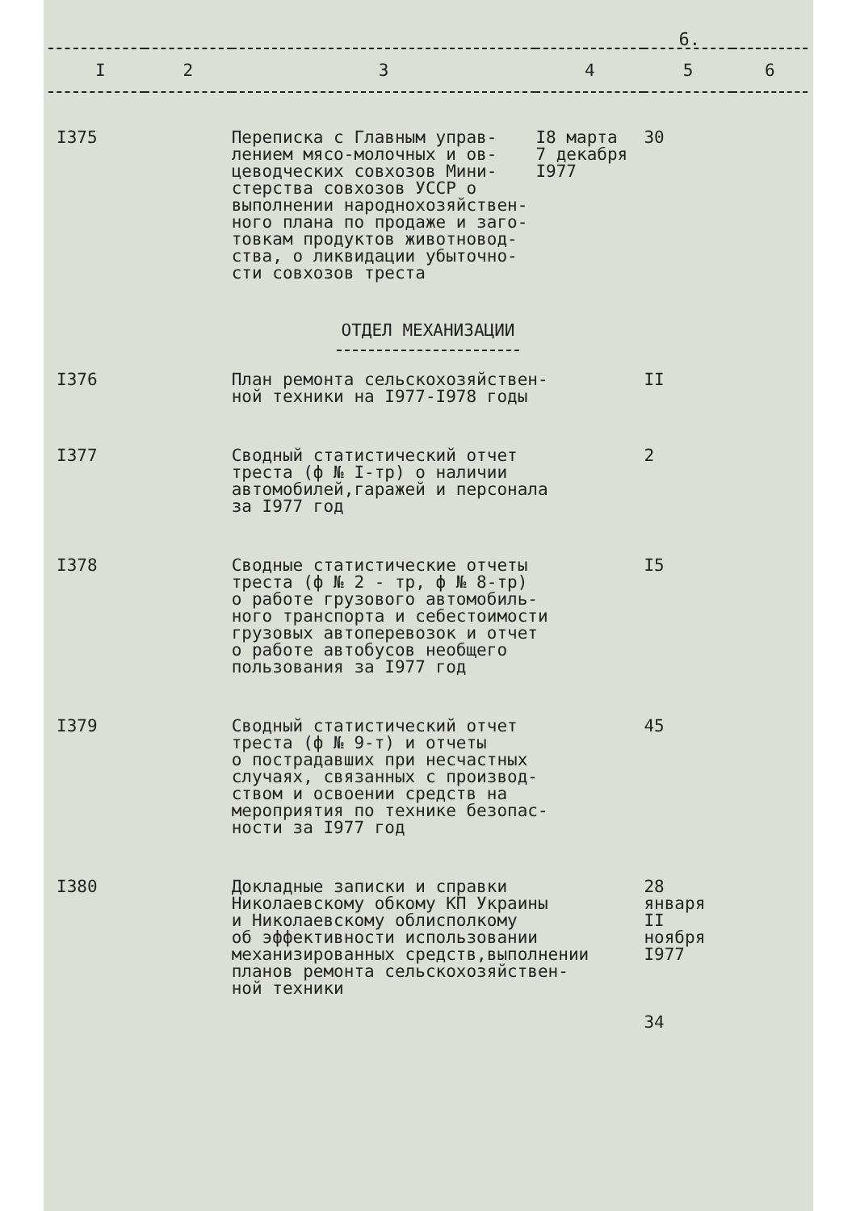6.
| I | 2 | 3 | 4 | 5 | 6 |
| --- | --- | --- | --- | --- | --- |
| I375 | | Переписка с Главным управ- лением мясо-молочных и ов- цеводческих совхозов Мини- стерства совхозов УССР о выполнении народнохозяйствен- ного плана по продаже и заго- товкам продуктов животновод- ства, о ликвидации убыточно- сти совхозов треста | I8 марта 7 декабря I977 | 30 | |
| ОТДЕЛ МЕХАНИЗАЦИИ | | | | | |
| I376 | | План ремонта сельскохозяйствен- ной техники на I977-I978 годы | | II | |
| I377 | | Сводный статистический отчет треста (ф № I-тр) о наличии автомобилей,гаражей и персонала за I977 год | | 2 | |
| I378 | | Сводные статистические отчеты треста (ф № 2 - тр, ф № 8-тр) о работе грузового автомобиль- ного транспорта и себестоимости грузовых автоперевозок и отчет о работе автобусов необщего пользования за I977 год | | I5 | |
| I379 | | Сводный статистический отчет треста (ф № 9-т) и отчеты о пострадавших при несчастных случаях, связанных с производ- ством и освоении средств на мероприятия по технике безопас- ности за I977 год | | 45 | |
| I380 | | Докладные записки и справки Николаевскому обкому КП Украины и Николаевскому облисполкому об эффективности использовании механизированных средств,выполнении планов ремонта сельскохозяйствен- ной техники | | 28 января II ноября I977 34 | |